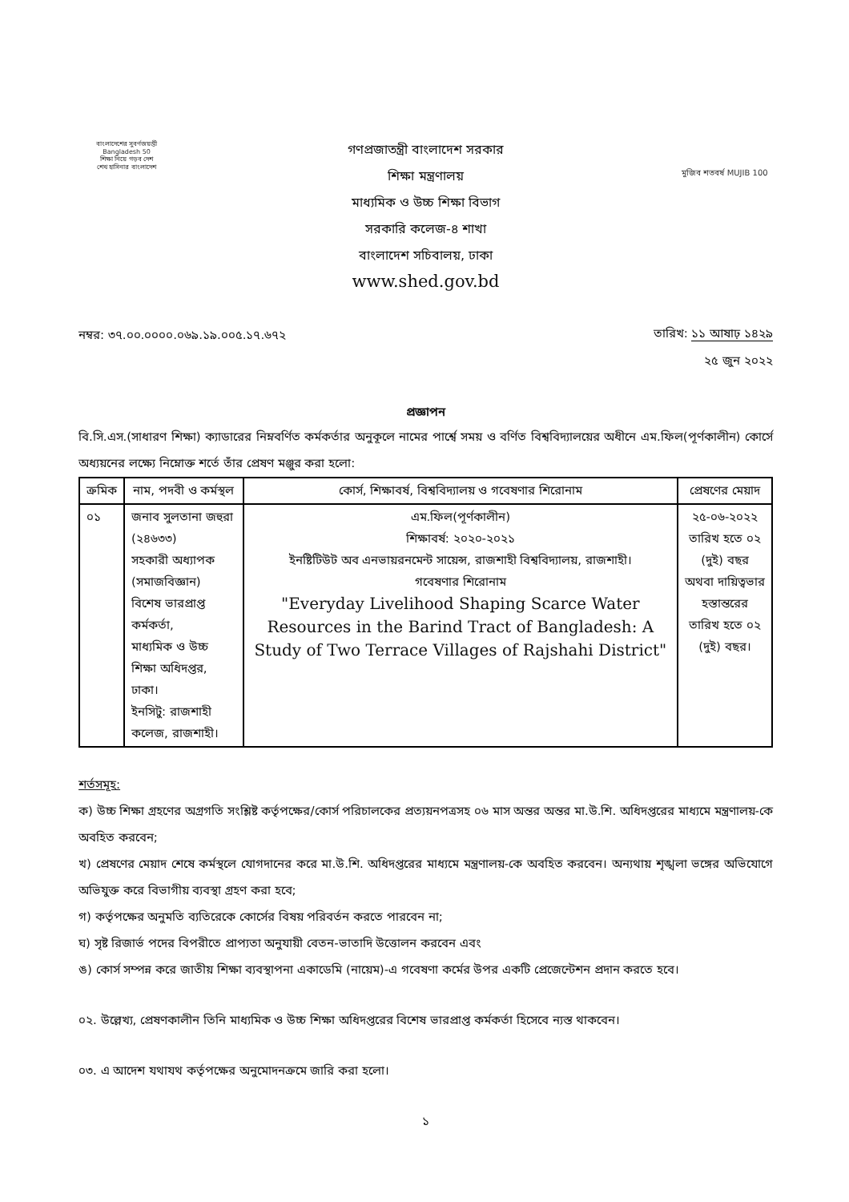বাংলাদেশের সুবর্ণজয়ন্তী Bangladesh 50
শিক্ষা নিয়ে গড়ব দেশ
শেখ হাসিনার বাংলাদেশ
গণপ্রজাতন্ত্রী বাংলাদেশ সরকার
শিক্ষা মন্ত্রণালয়
মাধ্যমিক ও উচ্চ শিক্ষা বিভাগ
সরকারি কলেজ-৪ শাখা
বাংলাদেশ সচিবালয়, ঢাকা
www.shed.gov.bd
মুজিব শতবর্ষ MUJIB 100
নম্বর: ৩৭.০০.০০০০.০৬৯.১৯.০০৫.১৭.৬৭২
তারিখ: ১১ আষাঢ় ১৪২৯
২৫ জুন ২০২২
প্রজ্ঞাপন
বি.সি.এস.(সাধারণ শিক্ষা) ক্যাডারের নিম্নবর্ণিত কর্মকর্তার অনুকূলে নামের পার্শ্বে সময় ও বর্ণিত বিশ্ববিদ্যালয়ের অধীনে এম.ফিল(পূর্ণকালীন) কোর্সে অধ্যয়নের লক্ষ্যে নিম্নোক্ত শর্তে তাঁর প্রেষণ মঞ্জুর করা হলো:
| ক্রমিক | নাম, পদবী ও কর্মস্থল | কোর্স, শিক্ষাবর্ষ, বিশ্ববিদ্যালয় ও গবেষণার শিরোনাম | প্রেষণের মেয়াদ |
| --- | --- | --- | --- |
| ০১ | জনাব সুলতানা জহুরা (২৪৬৩৩) সহকারী অধ্যাপক (সমাজবিজ্ঞান) বিশেষ ভারপ্রাপ্ত কর্মকর্তা, মাধ্যমিক ও উচ্চ শিক্ষা অধিদপ্তর, ঢাকা। ইনসিটু: রাজশাহী কলেজ, রাজশাহী। | এম.ফিল(পূর্ণকালীন) শিক্ষাবর্ষ: ২০২০-২০২১ ইনষ্টিটিউট অব এনভায়রনমেন্ট সায়েন্স, রাজশাহী বিশ্ববিদ্যালয়, রাজশাহী। গবেষণার শিরোনাম "Everyday Livelihood Shaping Scarce Water Resources in the Barind Tract of Bangladesh: A Study of Two Terrace Villages of Rajshahi District" | ২৫-০৬-২০২২ তারিখ হতে ০২ (দুই) বছর অথবা দায়িত্বভার হস্তান্তরের তারিখ হতে ০২ (দুই) বছর। |
শর্তসমূহ:
ক) উচ্চ শিক্ষা গ্রহণের অগ্রগতি সংশ্লিষ্ট কর্তৃপক্ষের/কোর্স পরিচালকের প্রত্যয়নপত্রসহ ০৬ মাস অন্তর অন্তর মা.উ.শি. অধিদপ্তরের মাধ্যমে মন্ত্রণালয়-কে অবহিত করবেন;
খ) প্রেষণের মেয়াদ শেষে কর্মস্থলে যোগদানের করে মা.উ.শি. অধিদপ্তরের মাধ্যমে মন্ত্রণালয়-কে অবহিত করবেন। অন্যথায় শৃঙ্খলা ভঙ্গের অভিযোগে অভিযুক্ত করে বিভাগীয় ব্যবস্থা গ্রহণ করা হবে;
গ) কর্তৃপক্ষের অনুমতি ব্যতিরেকে কোর্সের বিষয় পরিবর্তন করতে পারবেন না;
ঘ) সৃষ্ট রিজার্ভ পদের বিপরীতে প্রাপ্যতা অনুযায়ী বেতন-ভাতাদি উত্তোলন করবেন এবং
ঙ) কোর্স সম্পন্ন করে জাতীয় শিক্ষা ব্যবস্থাপনা একাডেমি (নায়েম)-এ গবেষণা কর্মের উপর একটি প্রেজেন্টেশন প্রদান করতে হবে।
০২. উল্লেখ্য, প্রেষণকালীন তিনি মাধ্যমিক ও উচ্চ শিক্ষা অধিদপ্তরের বিশেষ ভারপ্রাপ্ত কর্মকর্তা হিসেবে ন্যস্ত থাকবেন।
০৩. এ আদেশ যথাযথ কর্তৃপক্ষের অনুমোদনক্রমে জারি করা হলো।
১